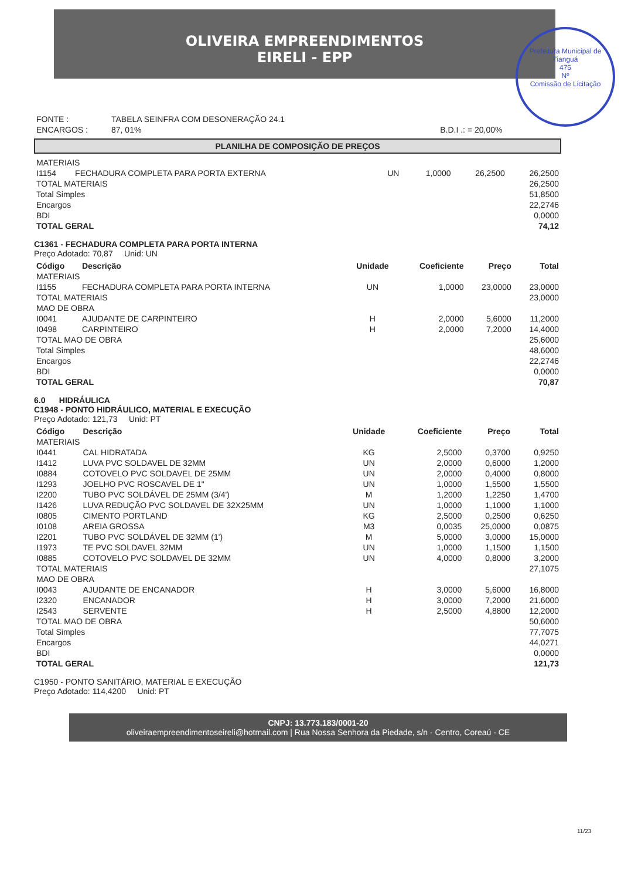OLIVEIRA EMPREENDIMENTOS
EIRELI - EPP
Prefeitura Municipal de Tianguá
475
Nº
Comissão de Licitação
| FONTE : | TABELA SEINFRA COM DESONERAÇÃO 24.1 | |
| ENCARGOS : | 87, 01% | B.D.I .: = 20,00% |
PLANILHA DE COMPOSIÇÃO DE PREÇOS
| MATERIAIS | | | | | |
| I1154 | FECHADURA COMPLETA PARA PORTA EXTERNA | UN | 1,0000 | 26,2500 | 26,2500 |
| TOTAL MATERIAIS | | | | | 26,2500 |
| Total Simples | | | | | 51,8500 |
| Encargos | | | | | 22,2746 |
| BDI | | | | | 0,0000 |
| TOTAL GERAL | | | | | 74,12 |
C1361 - FECHADURA COMPLETA PARA PORTA INTERNA
Preço Adotado: 70,87 Unid: UN
| Código | Descrição | Unidade | Coeficiente | Preço | Total |
| --- | --- | --- | --- | --- | --- |
| MATERIAIS | | | | | |
| I1155 | FECHADURA COMPLETA PARA PORTA INTERNA | UN | 1,0000 | 23,0000 | 23,0000 |
| TOTAL MATERIAIS | | | | | 23,0000 |
| MAO DE OBRA | | | | | |
| I0041 | AJUDANTE DE CARPINTEIRO | H | 2,0000 | 5,6000 | 11,2000 |
| I0498 | CARPINTEIRO | H | 2,0000 | 7,2000 | 14,4000 |
| TOTAL MAO DE OBRA | | | | | 25,6000 |
| Total Simples | | | | | 48,6000 |
| Encargos | | | | | 22,2746 |
| BDI | | | | | 0,0000 |
| TOTAL GERAL | | | | | 70,87 |
6.0 HIDRÁULICA
C1948 - PONTO HIDRÁULICO, MATERIAL E EXECUÇÃO
Preço Adotado: 121,73 Unid: PT
| Código | Descrição | Unidade | Coeficiente | Preço | Total |
| --- | --- | --- | --- | --- | --- |
| MATERIAIS | | | | | |
| I0441 | CAL HIDRATADA | KG | 2,5000 | 0,3700 | 0,9250 |
| I1412 | LUVA PVC SOLDAVEL DE 32MM | UN | 2,0000 | 0,6000 | 1,2000 |
| I0884 | COTOVELO PVC SOLDAVEL DE 25MM | UN | 2,0000 | 0,4000 | 0,8000 |
| I1293 | JOELHO PVC ROSCAVEL DE 1" | UN | 1,0000 | 1,5500 | 1,5500 |
| I2200 | TUBO PVC SOLDÁVEL DE 25MM (3/4') | M | 1,2000 | 1,2250 | 1,4700 |
| I1426 | LUVA REDUÇÃO PVC SOLDAVEL DE 32X25MM | UN | 1,0000 | 1,1000 | 1,1000 |
| I0805 | CIMENTO PORTLAND | KG | 2,5000 | 0,2500 | 0,6250 |
| I0108 | AREIA GROSSA | M3 | 0,0035 | 25,0000 | 0,0875 |
| I2201 | TUBO PVC SOLDÁVEL DE 32MM (1') | M | 5,0000 | 3,0000 | 15,0000 |
| I1973 | TE PVC SOLDAVEL 32MM | UN | 1,0000 | 1,1500 | 1,1500 |
| I0885 | COTOVELO PVC SOLDAVEL DE 32MM | UN | 4,0000 | 0,8000 | 3,2000 |
| TOTAL MATERIAIS | | | | | 27,1075 |
| MAO DE OBRA | | | | | |
| I0043 | AJUDANTE DE ENCANADOR | H | 3,0000 | 5,6000 | 16,8000 |
| I2320 | ENCANADOR | H | 3,0000 | 7,2000 | 21,6000 |
| I2543 | SERVENTE | H | 2,5000 | 4,8800 | 12,2000 |
| TOTAL MAO DE OBRA | | | | | 50,6000 |
| Total Simples | | | | | 77,7075 |
| Encargos | | | | | 44,0271 |
| BDI | | | | | 0,0000 |
| TOTAL GERAL | | | | | 121,73 |
C1950 - PONTO SANITÁRIO, MATERIAL E EXECUÇÃO
Preço Adotado: 114,4200 Unid: PT
CNPJ: 13.773.183/0001-20
oliveiraempreendimentoseireli@hotmail.com | Rua Nossa Senhora da Piedade, s/n - Centro, Coreaú - CE
11/23